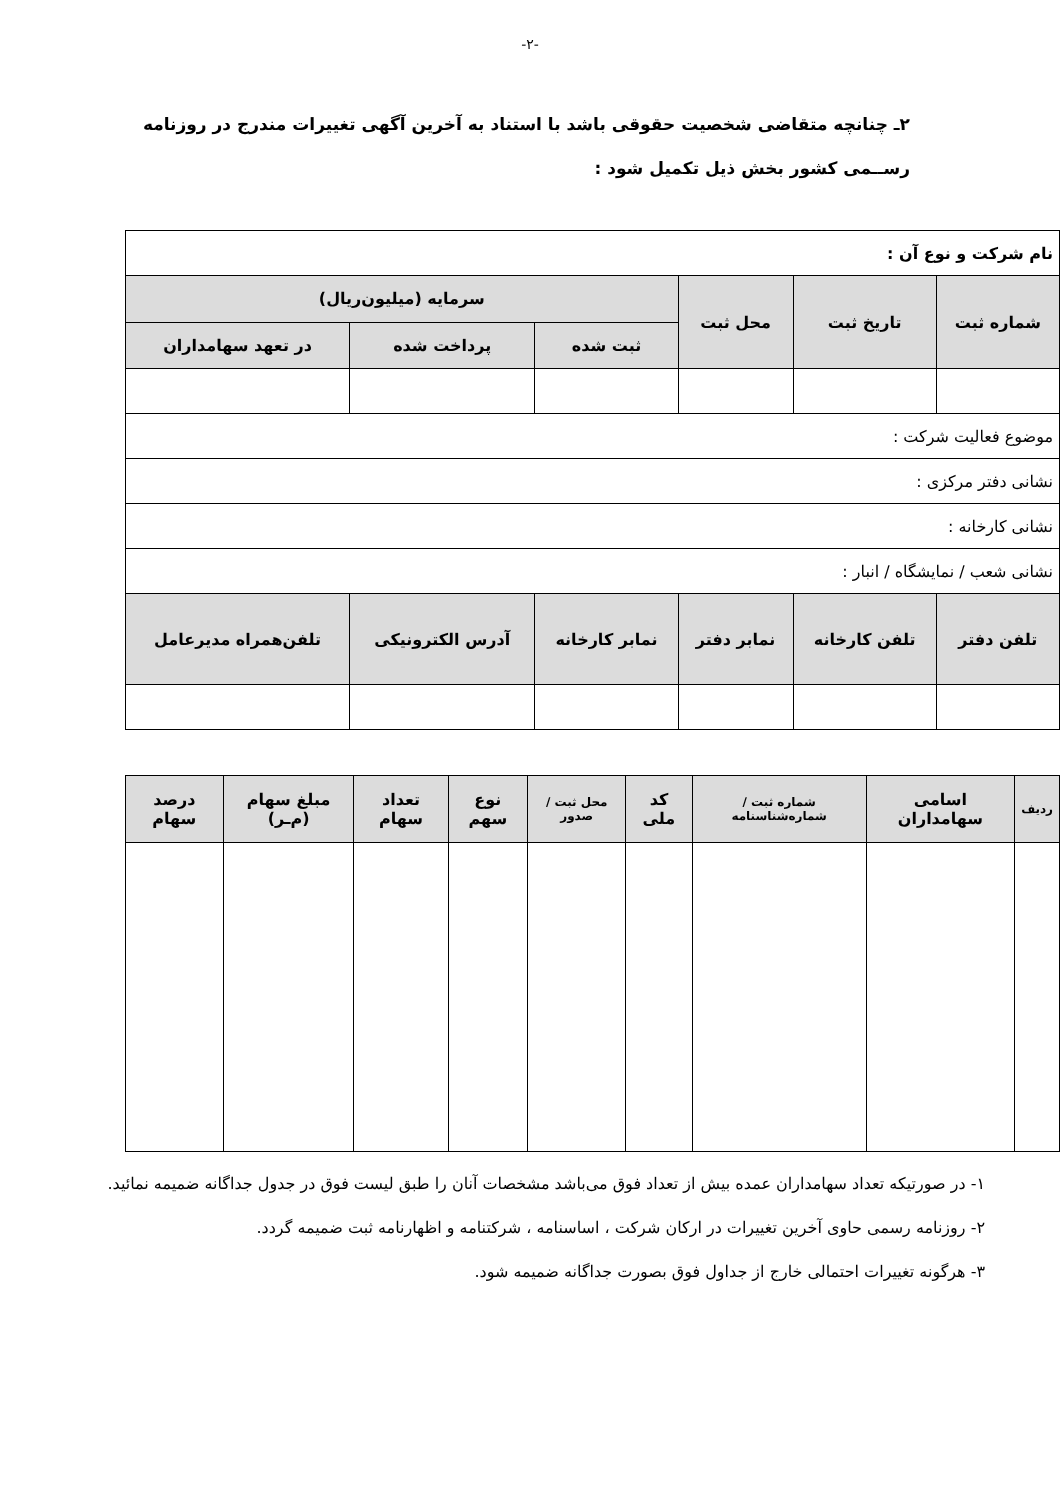-۲-
۲ـ چنانچه متقاضی شخصیت حقوقی باشد با استناد به آخرین آگهی تغییرات مندرج در روزنامه رســمی کشور بخش ذیل تکمیل شود :
| نام شرکت و نوع آن : | | | | | |
| شماره ثبت | تاریخ ثبت | محل ثبت | سرمایه (میلیون‌ریال) | | |
| | | | ثبت شده | پرداخت شده | در تعهد سهامداران |
| موضوع فعالیت شرکت : | | | | | |
| نشانی دفتر مرکزی : | | | | | |
| نشانی کارخانه : | | | | | |
| نشانی شعب / نمایشگاه / انبار : | | | | | |
| تلفن دفتر | تلفن کارخانه | نمابر دفتر | نمابر کارخانه | آدرس الکترونیکی | تلفن‌همراه مدیرعامل |
| ردیف | اسامی سهامداران | شماره ثبت / شماره‌شناسنامه | کد ملی | محل ثبت /صدور | نوع سهم | تعداد سهام | مبلغ سهام (م‌ـر) | درصد سهام |
| --- | --- | --- | --- | --- | --- | --- | --- | --- |
۱- در صورتیکه تعداد سهامداران عمده بیش از تعداد فوق می‌باشد مشخصات آنان را طبق لیست فوق در جدول جداگانه ضمیمه نمائید.
۲- روزنامه رسمی حاوی آخرین تغییرات در ارکان شرکت ، اساسنامه ، شرکتنامه و اظهارنامه ثبت ضمیمه گردد.
۳- هرگونه تغییرات احتمالی خارج از جداول فوق بصورت جداگانه ضمیمه شود.